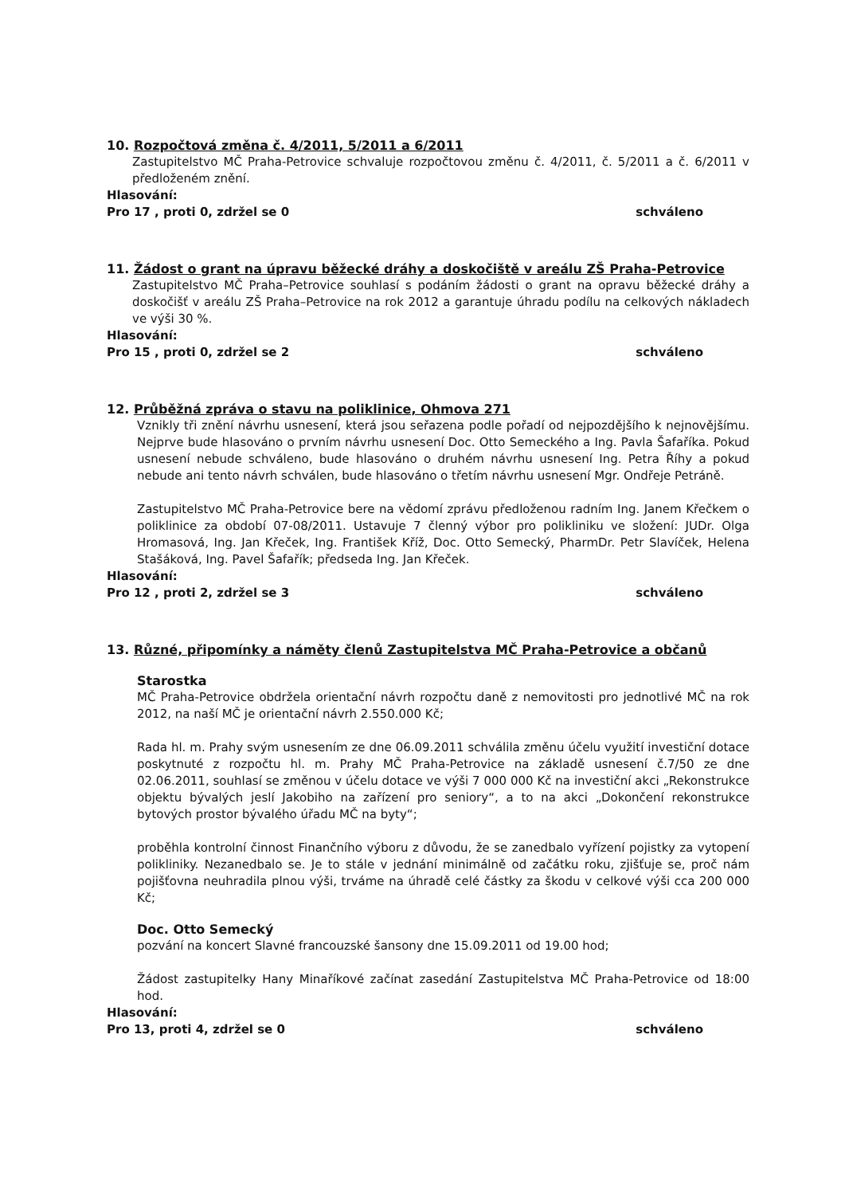10. Rozpočtová změna č. 4/2011, 5/2011 a 6/2011
Zastupitelstvo MČ Praha-Petrovice schvaluje rozpočtovou změnu č. 4/2011, č. 5/2011 a č. 6/2011 v předloženém znění.
Hlasování:
Pro 17 , proti 0, zdržel se 0 schváleno
11. Žádost o grant na úpravu běžecké dráhy a doskočiště v areálu ZŠ Praha-Petrovice
Zastupitelstvo MČ Praha–Petrovice souhlasí s podáním žádosti o grant na opravu běžecké dráhy a doskočišť v areálu ZŠ Praha–Petrovice na rok 2012 a garantuje úhradu podílu na celkových nákladech ve výši 30 %.
Hlasování:
Pro 15 , proti 0, zdržel se 2 schváleno
12. Průběžná zpráva o stavu na poliklinice, Ohmova 271
Vznikly tři znění návrhu usnesení, která jsou seřazena podle pořadí od nejpozdějšího k nejnovějšímu. Nejprve bude hlasováno o prvním návrhu usnesení Doc. Otto Semeckého a Ing. Pavla Šafaříka. Pokud usnesení nebude schváleno, bude hlasováno o druhém návrhu usnesení Ing. Petra Říhy a pokud nebude ani tento návrh schválen, bude hlasováno o třetím návrhu usnesení Mgr. Ondřeje Petráně.
Zastupitelstvo MČ Praha-Petrovice bere na vědomí zprávu předloženou radním Ing. Janem Křečkem o poliklinice za období 07-08/2011. Ustavuje 7 členný výbor pro polikliniku ve složení: JUDr. Olga Hromasová, Ing. Jan Křeček, Ing. František Kříž, Doc. Otto Semecký, PharmDr. Petr Slavíček, Helena Stašáková, Ing. Pavel Šafařík; předseda Ing. Jan Křeček.
Hlasování:
Pro 12 , proti 2, zdržel se 3 schváleno
13. Různé, připomínky a náměty členů Zastupitelstva MČ Praha-Petrovice a občanů
Starostka
MČ Praha-Petrovice obdržela orientační návrh rozpočtu daně z nemovitosti pro jednotlivé MČ na rok 2012, na naší MČ je orientační návrh 2.550.000 Kč;
Rada hl. m. Prahy svým usnesením ze dne 06.09.2011 schválila změnu účelu využití investiční dotace poskytnuté z rozpočtu hl. m. Prahy MČ Praha-Petrovice na základě usnesení č.7/50 ze dne 02.06.2011, souhlasí se změnou v účelu dotace ve výši 7 000 000 Kč na investiční akci „Rekonstrukce objektu bývalých jeslí Jakobiho na zařízení pro seniory“, a to na akci „Dokončení rekonstrukce bytových prostor bývalého úřadu MČ na byty“;
proběhla kontrolní činnost Finančního výboru z důvodu, že se zanedbalo vyřízení pojistky za vytopení polikliniky. Nezanedbalo se. Je to stále v jednání minimálně od začátku roku, zjišťuje se, proč nám pojišťovna neuhradila plnou výši, trváme na úhradě celé částky za škodu v celkové výši cca 200 000 Kč;
Doc. Otto Semecký
pozvání na koncert Slavné francouzské šansony dne 15.09.2011 od 19.00 hod;
Žádost zastupitelky Hany Minaříkové začínat zasedání Zastupitelstva MČ Praha-Petrovice od 18:00 hod.
Hlasování:
Pro 13, proti 4, zdržel se 0 schváleno